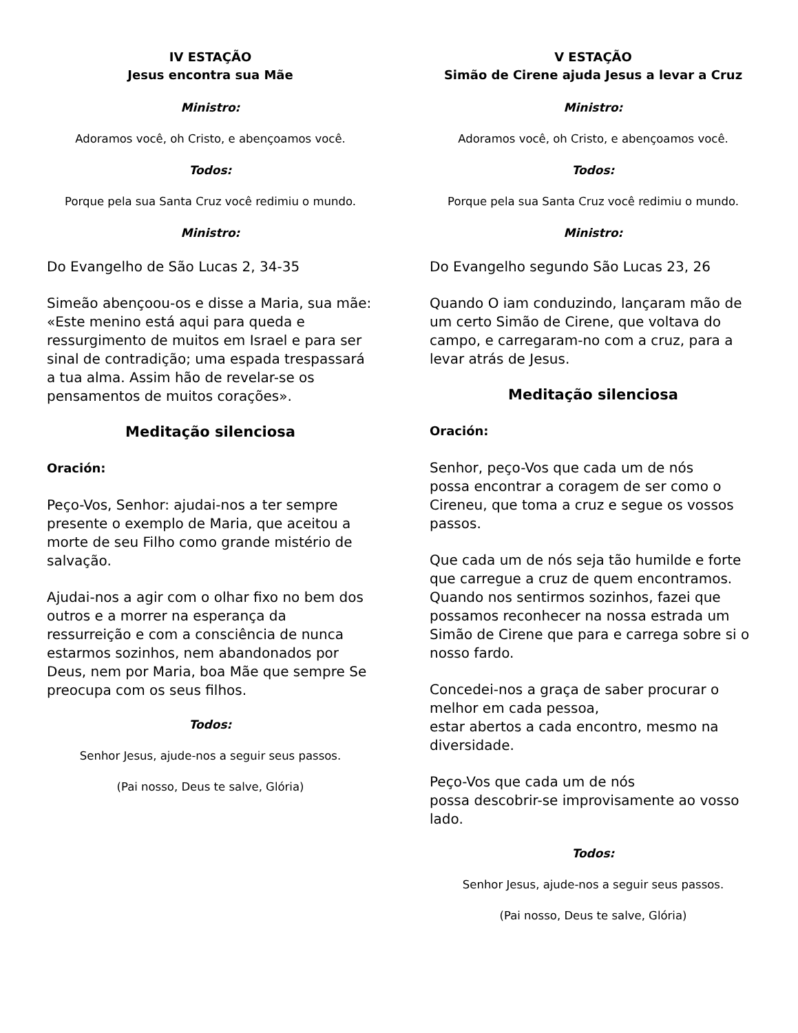IV ESTAÇÃO
Jesus encontra sua Mãe
Ministro:
Adoramos você, oh Cristo, e abençoamos você.
Todos:
Porque pela sua Santa Cruz você redimiu o mundo.
Ministro:
Do Evangelho de São Lucas 2, 34-35
Simeão abençoou-os e disse a Maria, sua mãe: «Este menino está aqui para queda e ressurgimento de muitos em Israel e para ser sinal de contradição; uma espada trespassará a tua alma. Assim hão de revelar-se os pensamentos de muitos corações».
Meditação silenciosa
Oración:
Peço-Vos, Senhor: ajudai-nos a ter sempre presente o exemplo de Maria, que aceitou a morte de seu Filho como grande mistério de salvação.
Ajudai-nos a agir com o olhar fixo no bem dos outros e a morrer na esperança da ressurreição e com a consciência de nunca estarmos sozinhos, nem abandonados por Deus, nem por Maria, boa Mãe que sempre Se preocupa com os seus filhos.
Todos:
Senhor Jesus, ajude-nos a seguir seus passos.
(Pai nosso, Deus te salve, Glória)
V ESTAÇÃO
Simão de Cirene ajuda Jesus a levar a Cruz
Ministro:
Adoramos você, oh Cristo, e abençoamos você.
Todos:
Porque pela sua Santa Cruz você redimiu o mundo.
Ministro:
Do Evangelho segundo São Lucas 23, 26
Quando O iam conduzindo, lançaram mão de um certo Simão de Cirene, que voltava do campo, e carregaram-no com a cruz, para a levar atrás de Jesus.
Meditação silenciosa
Oración:
Senhor, peço-Vos que cada um de nós
possa encontrar a coragem de ser como o Cireneu, que toma a cruz e segue os vossos passos.
Que cada um de nós seja tão humilde e forte que carregue a cruz de quem encontramos. Quando nos sentirmos sozinhos, fazei que possamos reconhecer na nossa estrada um Simão de Cirene que para e carrega sobre si o nosso fardo.
Concedei-nos a graça de saber procurar o melhor em cada pessoa,
estar abertos a cada encontro, mesmo na diversidade.
Peço-Vos que cada um de nós
possa descobrir-se improvisamente ao vosso lado.
Todos:
Senhor Jesus, ajude-nos a seguir seus passos.
(Pai nosso, Deus te salve, Glória)